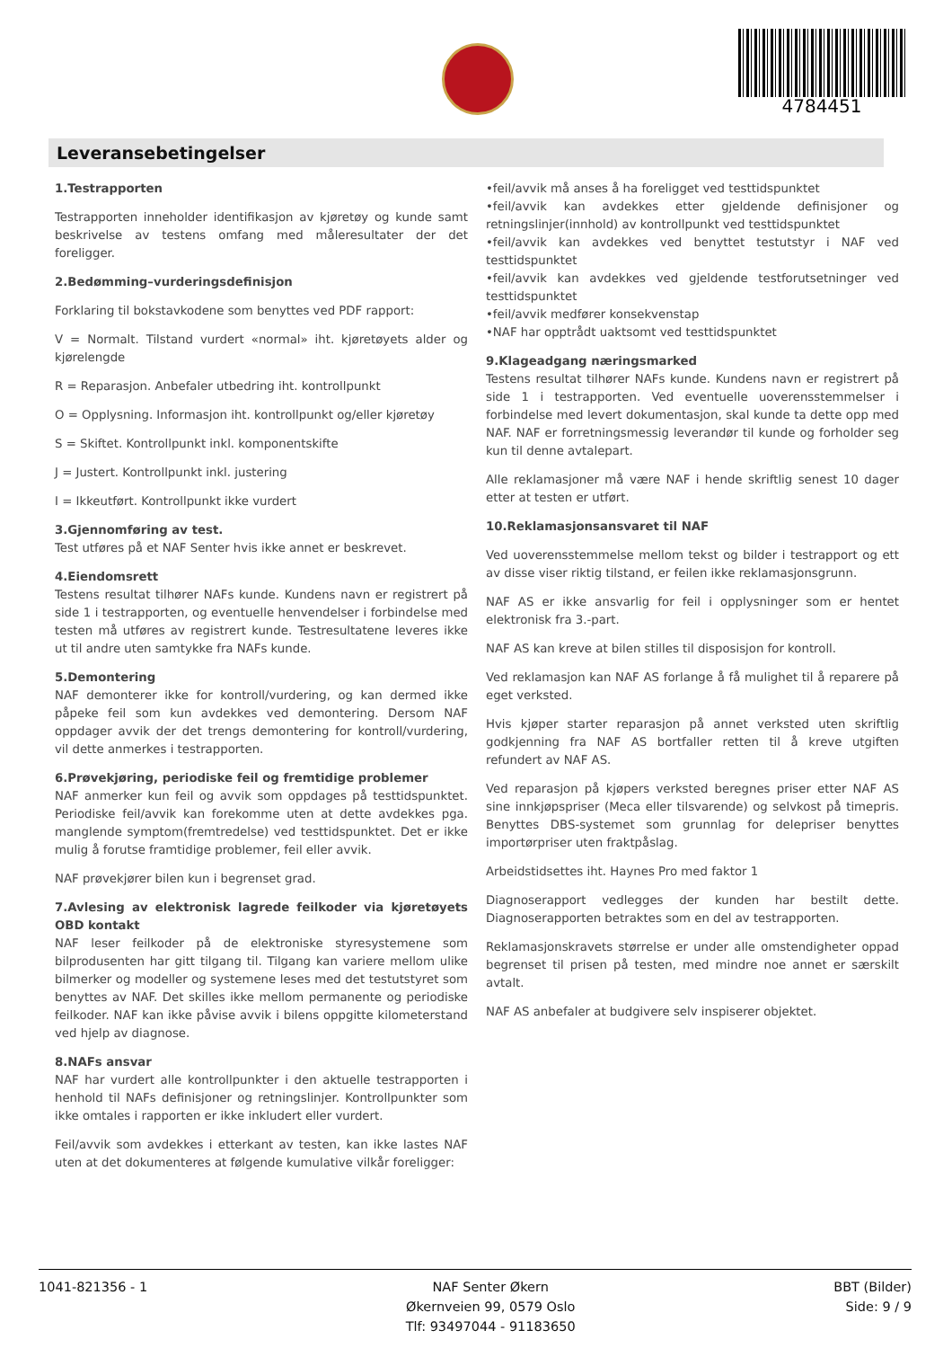4784451
Leveransebetingelser
1.Testrapporten
Testrapporten inneholder identifikasjon av kjøretøy og kunde samt beskrivelse av testens omfang med måleresultater der det foreligger.
2.Bedømming–vurderingsdefinisjon
Forklaring til bokstavkodene som benyttes ved PDF rapport:
V = Normalt. Tilstand vurdert «normal» iht. kjøretøyets alder og kjørelengde
R = Reparasjon. Anbefaler utbedring iht. kontrollpunkt
O = Opplysning. Informasjon iht. kontrollpunkt og/eller kjøretøy
S = Skiftet. Kontrollpunkt inkl. komponentskifte
J = Justert. Kontrollpunkt inkl. justering
I = Ikkeutført. Kontrollpunkt ikke vurdert
3.Gjennomføring av test.
Test utføres på et NAF Senter hvis ikke annet er beskrevet.
4.Eiendomsrett
Testens resultat tilhører NAFs kunde. Kundens navn er registrert på side 1 i testrapporten, og eventuelle henvendelser i forbindelse med testen må utføres av registrert kunde. Testresultatene leveres ikke ut til andre uten samtykke fra NAFs kunde.
5.Demontering
NAF demonterer ikke for kontroll/vurdering, og kan dermed ikke påpeke feil som kun avdekkes ved demontering. Dersom NAF oppdager avvik der det trengs demontering for kontroll/vurdering, vil dette anmerkes i testrapporten.
6.Prøvekjøring, periodiske feil og fremtidige problemer
NAF anmerker kun feil og avvik som oppdages på testtidspunktet. Periodiske feil/avvik kan forekomme uten at dette avdekkes pga. manglende symptom(fremtredelse) ved testtidspunktet. Det er ikke mulig å forutse framtidige problemer, feil eller avvik.
NAF prøvekjører bilen kun i begrenset grad.
7.Avlesing av elektronisk lagrede feilkoder via kjøretøyets OBD kontakt
NAF leser feilkoder på de elektroniske styresystemene som bilprodusenten har gitt tilgang til. Tilgang kan variere mellom ulike bilmerker og modeller og systemene leses med det testutstyret som benyttes av NAF. Det skilles ikke mellom permanente og periodiske feilkoder. NAF kan ikke påvise avvik i bilens oppgitte kilometerstand ved hjelp av diagnose.
8.NAFs ansvar
NAF har vurdert alle kontrollpunkter i den aktuelle testrapporten i henhold til NAFs definisjoner og retningslinjer. Kontrollpunkter som ikke omtales i rapporten er ikke inkludert eller vurdert.
Feil/avvik som avdekkes i etterkant av testen, kan ikke lastes NAF uten at det dokumenteres at følgende kumulative vilkår foreligger:
•feil/avvik må anses å ha foreligget ved testtidspunktet
•feil/avvik kan avdekkes etter gjeldende definisjoner og retningslinjer(innhold) av kontrollpunkt ved testtidspunktet
•feil/avvik kan avdekkes ved benyttet testutstyr i NAF ved testtidspunktet
•feil/avvik kan avdekkes ved gjeldende testforutsetninger ved testtidspunktet
•feil/avvik medfører konsekvenstap
•NAF har opptrådt uaktsomt ved testtidspunktet
9.Klageadgang næringsmarked
Testens resultat tilhører NAFs kunde. Kundens navn er registrert på side 1 i testrapporten. Ved eventuelle uoverensstemmelser i forbindelse med levert dokumentasjon, skal kunde ta dette opp med NAF. NAF er forretningsmessig leverandør til kunde og forholder seg kun til denne avtalepart.
Alle reklamasjoner må være NAF i hende skriftlig senest 10 dager etter at testen er utført.
10.Reklamasjonsansvaret til NAF
Ved uoverensstemmelse mellom tekst og bilder i testrapport og ett av disse viser riktig tilstand, er feilen ikke reklamasjonsgrunn.
NAF AS er ikke ansvarlig for feil i opplysninger som er hentet elektronisk fra 3.-part.
NAF AS kan kreve at bilen stilles til disposisjon for kontroll.
Ved reklamasjon kan NAF AS forlange å få mulighet til å reparere på eget verksted.
Hvis kjøper starter reparasjon på annet verksted uten skriftlig godkjenning fra NAF AS bortfaller retten til å kreve utgiften refundert av NAF AS.
Ved reparasjon på kjøpers verksted beregnes priser etter NAF AS sine innkjøpspriser (Meca eller tilsvarende) og selvkost på timepris. Benyttes DBS-systemet som grunnlag for delepriser benyttes importørpriser uten fraktpåslag.
Arbeidstidsettes iht. Haynes Pro med faktor 1
Diagnoserapport vedlegges der kunden har bestilt dette. Diagnoserapporten betraktes som en del av testrapporten.
Reklamasjonskravets størrelse er under alle omstendigheter oppad begrenset til prisen på testen, med mindre noe annet er særskilt avtalt.
NAF AS anbefaler at budgivere selv inspiserer objektet.
1041-821356 - 1 NAF Senter Økern
Økernveien 99, 0579 Oslo
Tlf: 93497044 - 91183650
BBT (Bilder)
Side: 9 / 9